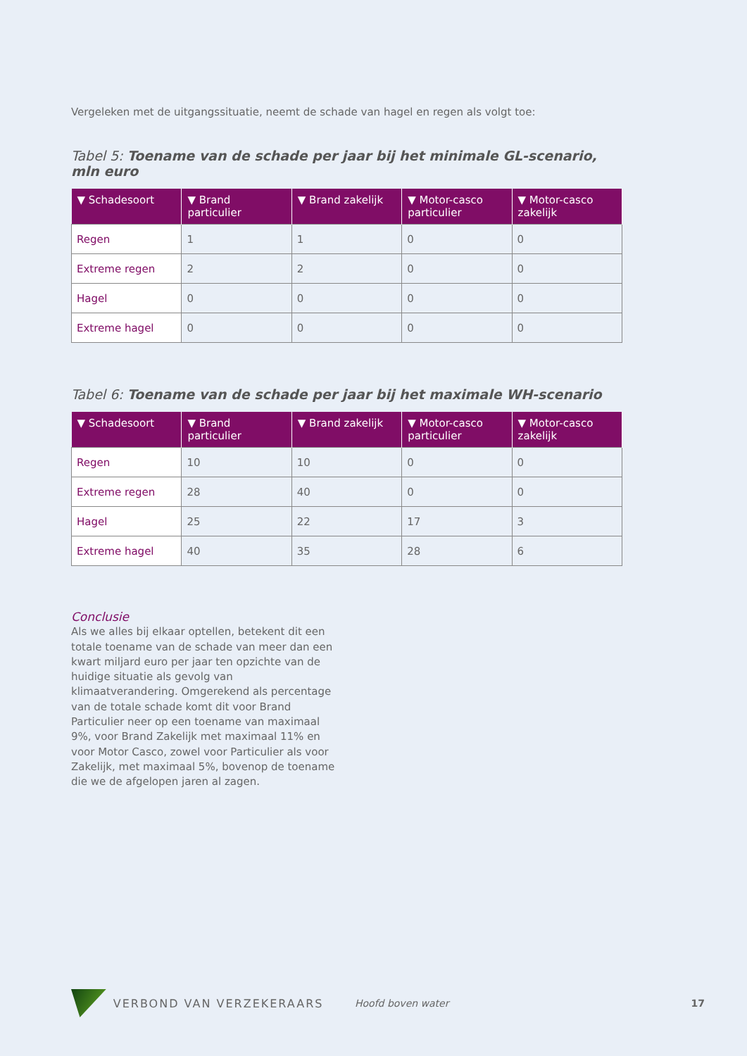Vergeleken met de uitgangssituatie, neemt de schade van hagel en regen als volgt toe:
Tabel 5: Toename van de schade per jaar bij het minimale GL-scenario, mln euro
| ▼ Schadesoort | ▼ Brand particulier | ▼ Brand zakelijk | ▼ Motor-casco particulier | ▼ Motor-casco zakelijk |
| --- | --- | --- | --- | --- |
| Regen | 1 | 1 | 0 | 0 |
| Extreme regen | 2 | 2 | 0 | 0 |
| Hagel | 0 | 0 | 0 | 0 |
| Extreme hagel | 0 | 0 | 0 | 0 |
Tabel 6: Toename van de schade per jaar bij het maximale WH-scenario
| ▼ Schadesoort | ▼ Brand particulier | ▼ Brand zakelijk | ▼ Motor-casco particulier | ▼ Motor-casco zakelijk |
| --- | --- | --- | --- | --- |
| Regen | 10 | 10 | 0 | 0 |
| Extreme regen | 28 | 40 | 0 | 0 |
| Hagel | 25 | 22 | 17 | 3 |
| Extreme hagel | 40 | 35 | 28 | 6 |
Conclusie
Als we alles bij elkaar optellen, betekent dit een totale toename van de schade van meer dan een kwart miljard euro per jaar ten opzichte van de huidige situatie als gevolg van klimaatverandering. Omgerekend als percentage van de totale schade komt dit voor Brand Particulier neer op een toename van maximaal 9%, voor Brand Zakelijk met maximaal 11% en voor Motor Casco, zowel voor Particulier als voor Zakelijk, met maximaal 5%, bovenop de toename die we de afgelopen jaren al zagen.
VERBOND VAN VERZEKERAARS Hoofd boven water 17